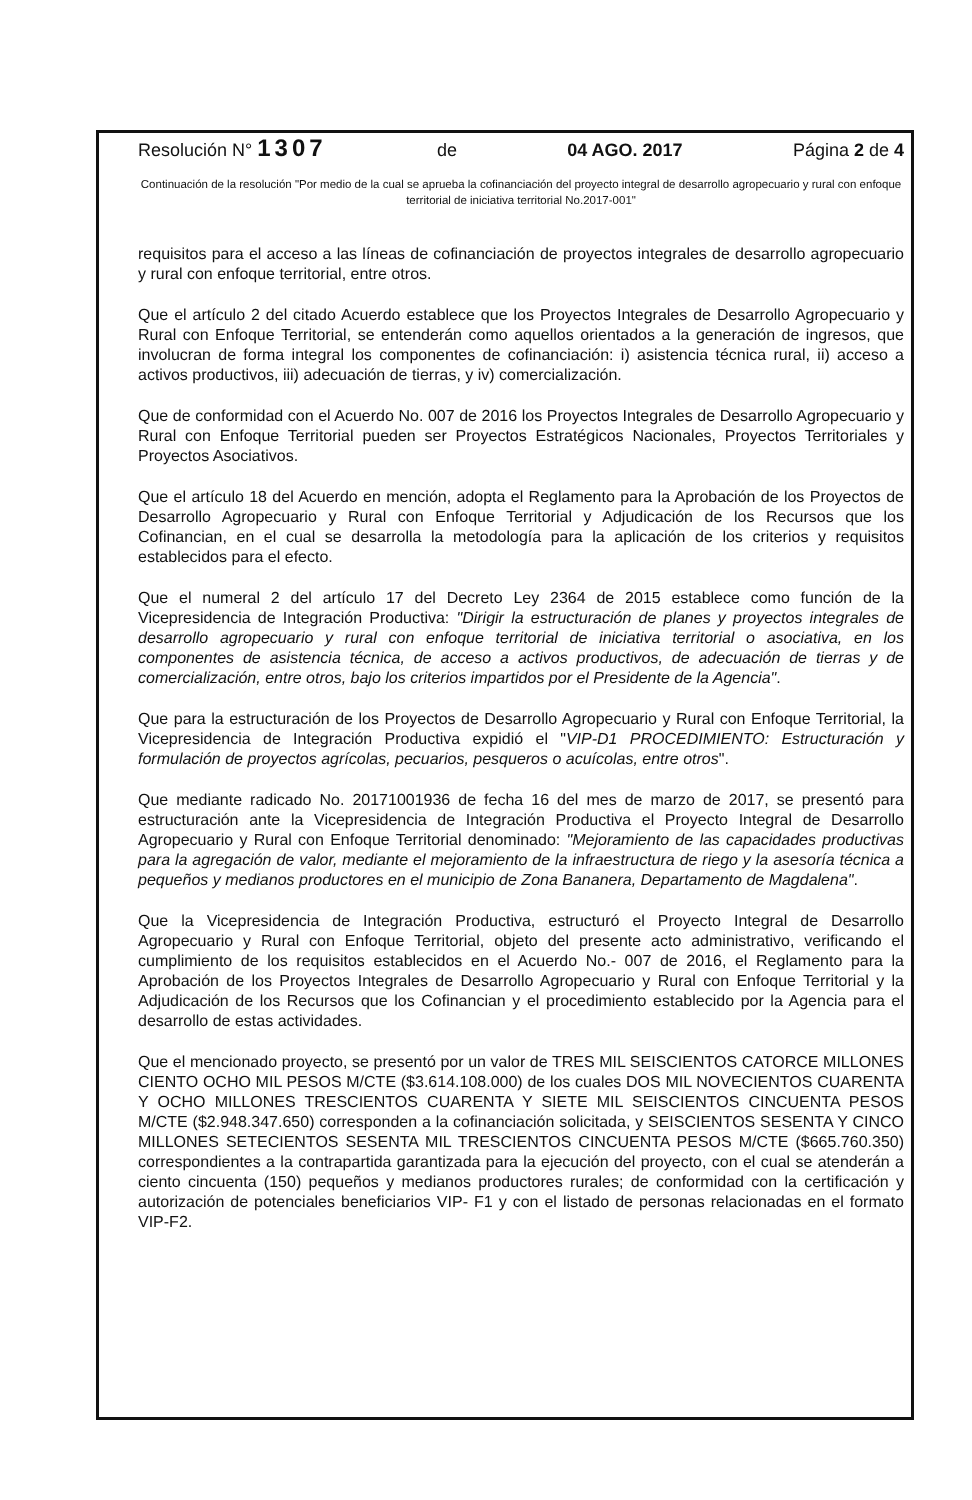Resolución N° 1307 de 04 AGO. 2017 Página 2 de 4
Continuación de la resolución "Por medio de la cual se aprueba la cofinanciación del proyecto integral de desarrollo agropecuario y rural con enfoque territorial de iniciativa territorial No.2017-001"
requisitos para el acceso a las líneas de cofinanciación de proyectos integrales de desarrollo agropecuario y rural con enfoque territorial, entre otros.
Que el artículo 2 del citado Acuerdo establece que los Proyectos Integrales de Desarrollo Agropecuario y Rural con Enfoque Territorial, se entenderán como aquellos orientados a la generación de ingresos, que involucran de forma integral los componentes de cofinanciación: i) asistencia técnica rural, ii) acceso a activos productivos, iii) adecuación de tierras, y iv) comercialización.
Que de conformidad con el Acuerdo No. 007 de 2016 los Proyectos Integrales de Desarrollo Agropecuario y Rural con Enfoque Territorial pueden ser Proyectos Estratégicos Nacionales, Proyectos Territoriales y Proyectos Asociativos.
Que el artículo 18 del Acuerdo en mención, adopta el Reglamento para la Aprobación de los Proyectos de Desarrollo Agropecuario y Rural con Enfoque Territorial y Adjudicación de los Recursos que los Cofinancian, en el cual se desarrolla la metodología para la aplicación de los criterios y requisitos establecidos para el efecto.
Que el numeral 2 del artículo 17 del Decreto Ley 2364 de 2015 establece como función de la Vicepresidencia de Integración Productiva: "Dirigir la estructuración de planes y proyectos integrales de desarrollo agropecuario y rural con enfoque territorial de iniciativa territorial o asociativa, en los componentes de asistencia técnica, de acceso a activos productivos, de adecuación de tierras y de comercialización, entre otros, bajo los criterios impartidos por el Presidente de la Agencia".
Que para la estructuración de los Proyectos de Desarrollo Agropecuario y Rural con Enfoque Territorial, la Vicepresidencia de Integración Productiva expidió el "VIP-D1 PROCEDIMIENTO: Estructuración y formulación de proyectos agrícolas, pecuarios, pesqueros o acuícolas, entre otros".
Que mediante radicado No. 20171001936 de fecha 16 del mes de marzo de 2017, se presentó para estructuración ante la Vicepresidencia de Integración Productiva el Proyecto Integral de Desarrollo Agropecuario y Rural con Enfoque Territorial denominado: "Mejoramiento de las capacidades productivas para la agregación de valor, mediante el mejoramiento de la infraestructura de riego y la asesoría técnica a pequeños y medianos productores en el municipio de Zona Bananera, Departamento de Magdalena".
Que la Vicepresidencia de Integración Productiva, estructuró el Proyecto Integral de Desarrollo Agropecuario y Rural con Enfoque Territorial, objeto del presente acto administrativo, verificando el cumplimiento de los requisitos establecidos en el Acuerdo No.- 007 de 2016, el Reglamento para la Aprobación de los Proyectos Integrales de Desarrollo Agropecuario y Rural con Enfoque Territorial y la Adjudicación de los Recursos que los Cofinancian y el procedimiento establecido por la Agencia para el desarrollo de estas actividades.
Que el mencionado proyecto, se presentó por un valor de TRES MIL SEISCIENTOS CATORCE MILLONES CIENTO OCHO MIL PESOS M/CTE ($3.614.108.000) de los cuales DOS MIL NOVECIENTOS CUARENTA Y OCHO MILLONES TRESCIENTOS CUARENTA Y SIETE MIL SEISCIENTOS CINCUENTA PESOS M/CTE ($2.948.347.650) corresponden a la cofinanciación solicitada, y SEISCIENTOS SESENTA Y CINCO MILLONES SETECIENTOS SESENTA MIL TRESCIENTOS CINCUENTA PESOS M/CTE ($665.760.350) correspondientes a la contrapartida garantizada para la ejecución del proyecto, con el cual se atenderán a ciento cincuenta (150) pequeños y medianos productores rurales; de conformidad con la certificación y autorización de potenciales beneficiarios VIP- F1 y con el listado de personas relacionadas en el formato VIP-F2.